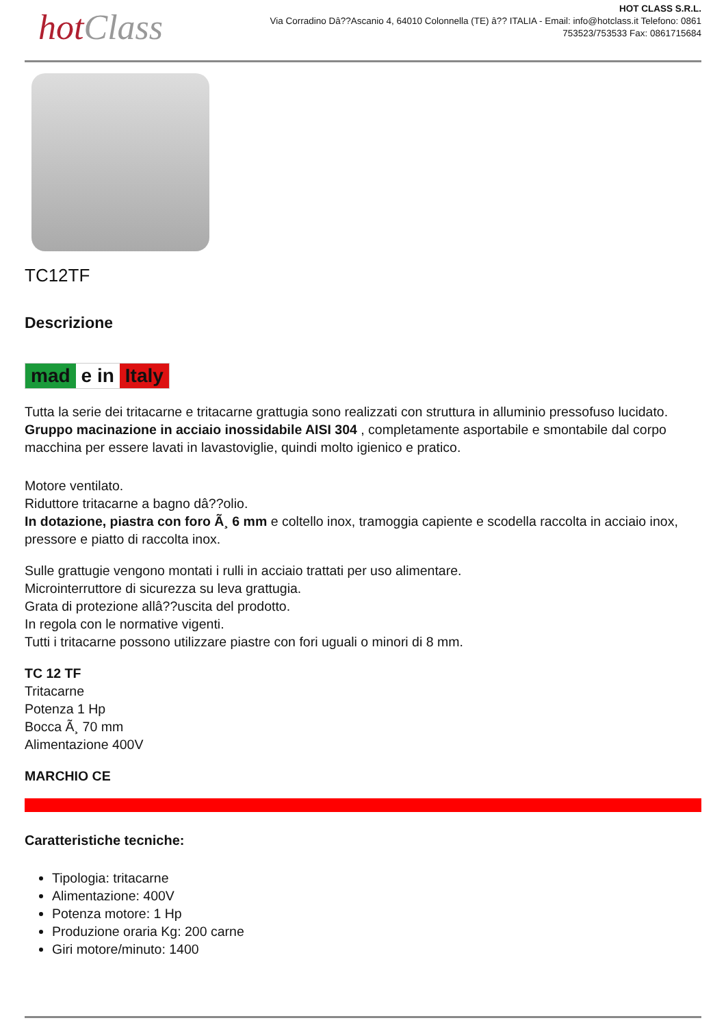hot Class
HOT CLASS S.R.L.
Via Corradino Dâ??Ascanio 4, 64010 Colonnella (TE) â?? ITALIA - Email: info@hotclass.it Telefono: 0861 753523/753533 Fax: 0861715684
TC12TF
Descrizione
mad e in Italy
Tutta la serie dei tritacarne e tritacarne grattugia sono realizzati con struttura in alluminio pressofuso lucidato.
Gruppo macinazione in acciaio inossidabile AISI 304 , completamente asportabile e smontabile dal corpo macchina per essere lavati in lavastoviglie, quindi molto igienico e pratico.
Motore ventilato.
Riduttore tritacarne a bagno dâ??olio.
In dotazione, piastra con foro Ã¸ 6 mm e coltello inox, tramoggia capiente e scodella raccolta in acciaio inox, pressore e piatto di raccolta inox.
Sulle grattugie vengono montati i rulli in acciaio trattati per uso alimentare.
Microinterruttore di sicurezza su leva grattugia.
Grata di protezione allâ??uscita del prodotto.
In regola con le normative vigenti.
Tutti i tritacarne possono utilizzare piastre con fori uguali o minori di 8 mm.
TC 12 TF
Tritacarne
Potenza 1 Hp
Bocca Ã¸ 70 mm
Alimentazione 400V
MARCHIO CE
Caratteristiche tecniche:
Tipologia: tritacarne
Alimentazione: 400V
Potenza motore: 1 Hp
Produzione oraria Kg: 200 carne
Giri motore/minuto: 1400